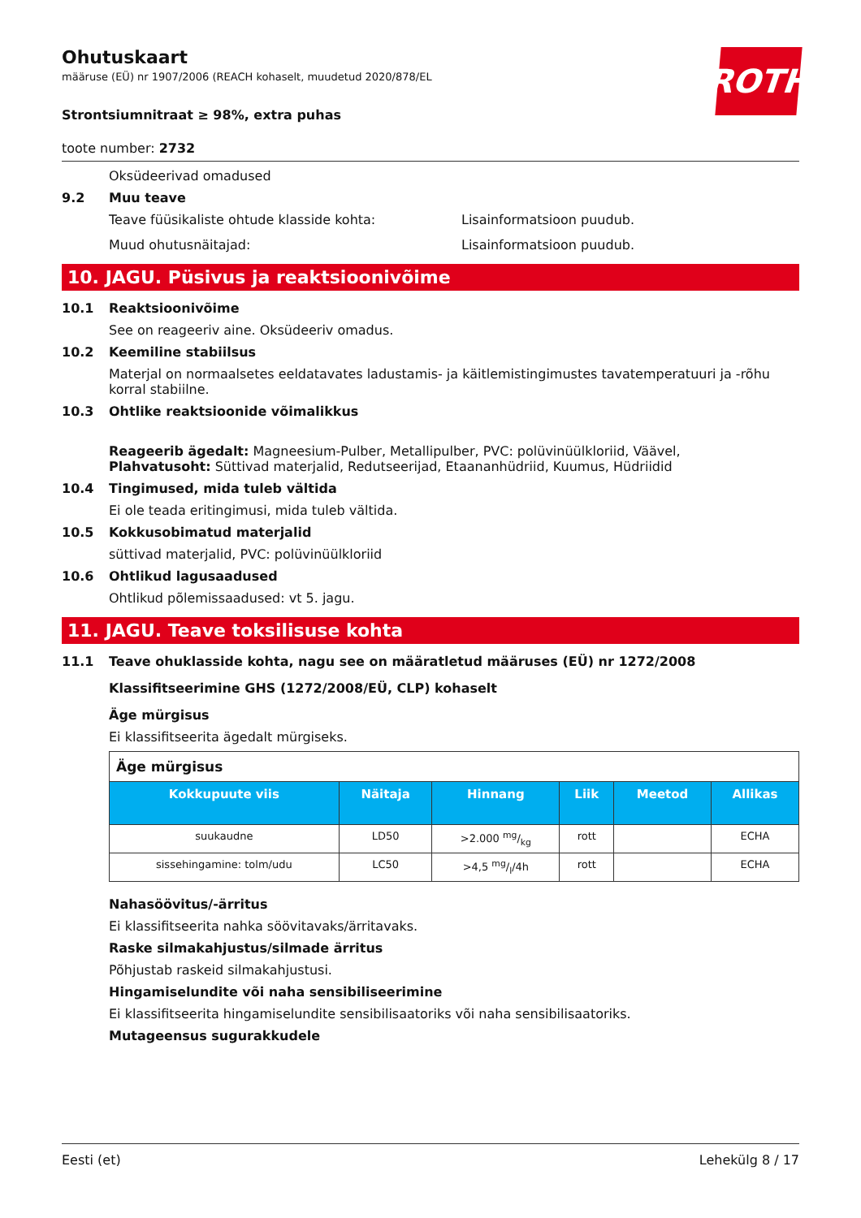ROTH
Ohutuskaart
määruse (EÜ) nr 1907/2006 (REACH kohaselt, muudetud 2020/878/EL
Strontsiumnitraat ≥ 98%, extra puhas
toote number: 2732
Oksüdeerivad omadused
9.2 Muu teave
Teave füüsikaliste ohtude klasside kohta: Lisainformatsioon puudub.
Muud ohutusnäitajad: Lisainformatsioon puudub.
10. JAGU. Püsivus ja reaktsioonivõime
10.1 Reaktsioonivõime
See on reageeriv aine. Oksüdeeriv omadus.
10.2 Keemiline stabiilsus
Materjal on normaalsetes eeldatavates ladustamis- ja käitlemistingimustes tavatemperatuuri ja -rõhu korral stabiilne.
10.3 Ohtlike reaktsioonide võimalikkus
Reageerib ägedalt: Magneesium-Pulber, Metallipulber, PVC: polüvinüülkloriid, Väävel,
Plahvatusoht: Süttivad materjalid, Redutseerijad, Etaananhüdriid, Kuumus, Hüdriidid
10.4 Tingimused, mida tuleb vältida
Ei ole teada eritingimusi, mida tuleb vältida.
10.5 Kokkusobimatud materjalid
süttivad materjalid, PVC: polüvinüülkloriid
10.6 Ohtlikud lagusaadused
Ohtlikud põlemissaadused: vt 5. jagu.
11. JAGU. Teave toksilisuse kohta
11.1 Teave ohuklasside kohta, nagu see on määratletud määruses (EÜ) nr 1272/2008
Klassifitseerimine GHS (1272/2008/EÜ, CLP) kohaselt
Äge mürgisus
Ei klassifitseerita ägedalt mürgiseks.
| Äge mürgisus | | | | | |
| Kokkupuute viis | Näitaja | Hinnang | Liik | Meetod | Allikas |
| suukaudne | LD50 | >2.000 mg/kg | rott | | ECHA |
| sissehingamine: tolm/udu | LC50 | >4,5 mg/l/4h | rott | | ECHA |
Nahasöövitus/-ärritus
Ei klassifitseerita nahka söövitavaks/ärritavaks.
Raske silmakahjustus/silmade ärritus
Põhjustab raskeid silmakahjustusi.
Hingamiselundite või naha sensibiliseerimine
Ei klassifitseerita hingamiselundite sensibilisaatoriks või naha sensibilisaatoriks.
Mutageensus sugurakkudele
Eesti (et) Lehekülg 8 / 17